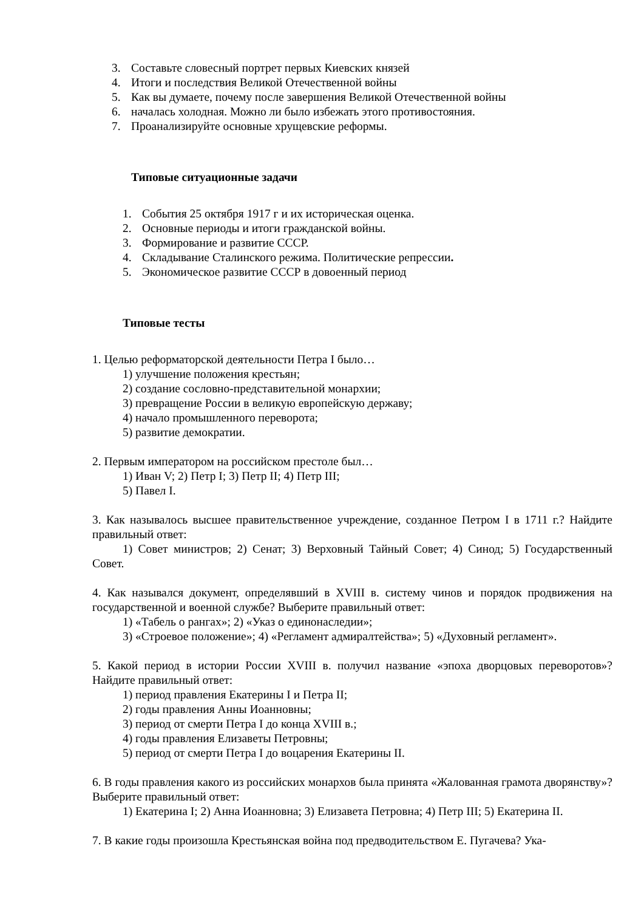3. Составьте словесный портрет первых Киевских князей
4. Итоги и последствия Великой Отечественной войны
5. Как вы думаете, почему после завершения Великой Отечественной войны
6. началась холодная. Можно ли было избежать этого противостояния.
7. Проанализируйте основные хрущевские реформы.
Типовые ситуационные задачи
1. События 25 октября 1917 г и их историческая оценка.
2. Основные периоды и итоги гражданской войны.
3. Формирование и развитие СССР.
4. Складывание Сталинского режима. Политические репрессии.
5. Экономическое развитие СССР в довоенный период
Типовые тесты
1. Целью реформаторской деятельности Петра I было…
1) улучшение положения крестьян;
2) создание сословно-представительной монархии;
3) превращение России в великую европейскую державу;
4) начало промышленного переворота;
5) развитие демократии.
2. Первым императором на российском престоле был…
1) Иван V; 2) Петр I; 3) Петр II; 4) Петр III;
5) Павел I.
3. Как называлось высшее правительственное учреждение, созданное Петром I в 1711 г.? Найдите правильный ответ:
1) Совет министров; 2) Сенат; 3) Верховный Тайный Совет; 4) Синод; 5) Государственный Совет.
4. Как назывался документ, определявший в XVIII в. систему чинов и порядок продвижения на государственной и военной службе? Выберите правильный ответ:
1) «Табель о рангах»; 2) «Указ о единонаследии»;
3) «Строевое положение»; 4) «Регламент адмиралтейства»; 5) «Духовный регламент».
5. Какой период в истории России XVIII в. получил название «эпоха дворцовых переворотов»? Найдите правильный ответ:
1) период правления Екатерины I и Петра II;
2) годы правления Анны Иоанновны;
3) период от смерти Петра I до конца XVIII в.;
4) годы правления Елизаветы Петровны;
5) период от смерти Петра I до воцарения Екатерины II.
6. В годы правления какого из российских монархов была принята «Жалованная грамота дворянству»? Выберите правильный ответ:
1) Екатерина I; 2) Анна Иоанновна; 3) Елизавета Петровна; 4) Петр III; 5) Екатерина II.
7. В какие годы произошла Крестьянская война под предводительством Е. Пугачева? Ука-